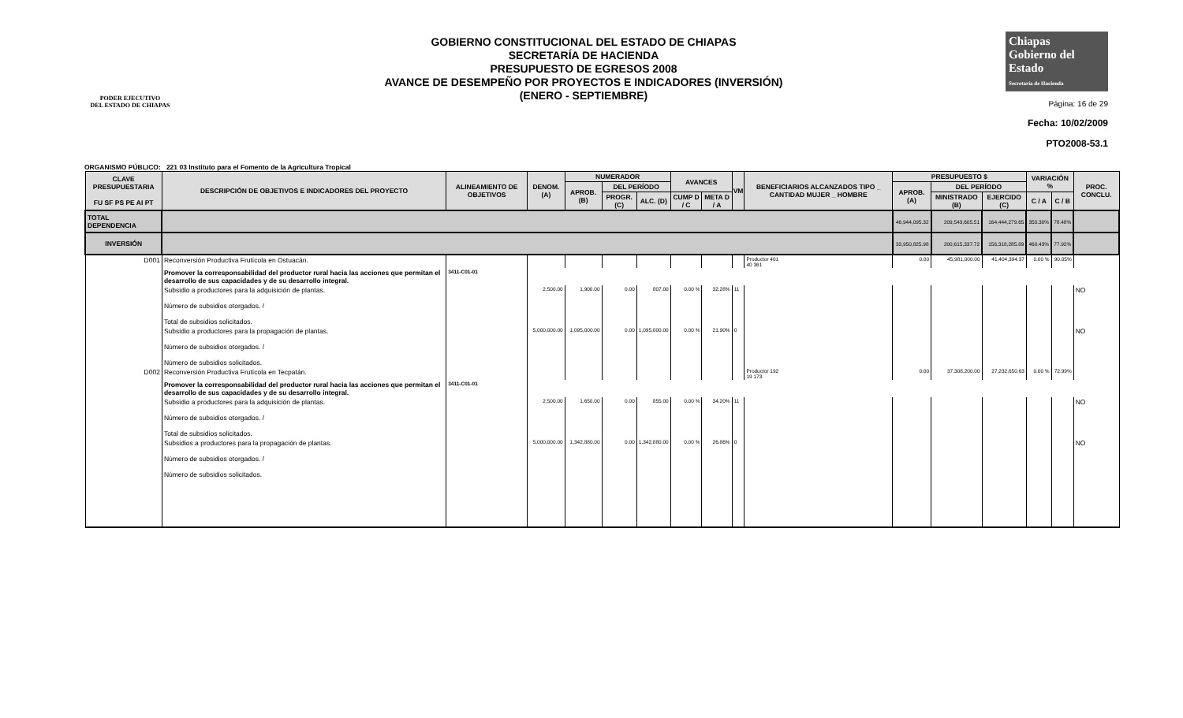PODER EJECUTIVO
DEL ESTADO DE CHIAPAS
GOBIERNO CONSTITUCIONAL DEL ESTADO DE CHIAPAS
SECRETARÍA DE HACIENDA
PRESUPUESTO DE EGRESOS 2008
AVANCE DE DESEMPEÑO POR PROYECTOS E INDICADORES (INVERSIÓN)
(ENERO - SEPTIEMBRE)
Chiapas
Gobierno del Estado
Secretaría de Hacienda
Página: 16 de 29
Fecha: 10/02/2009
PTO2008-53.1
ORGANISMO PÚBLICO: 221 03 Instituto para el Fomento de la Agricultura Tropical
| CLAVE PRESUPUESTARIA FU SF PS PE AI PT | DESCRIPCIÓN DE OBJETIVOS E INDICADORES DEL PROYECTO | ALINEAMIENTO DE OBJETIVOS | DENOM. (A) | NUMERADOR | | | AVANCES | | VM | BENEFICIARIOS ALCANZADOS TIPO _ CANTIDAD MUJER _ HOMBRE | PRESUPUESTO $ | | | VARIACIÓN % | | PROC. CONCLU. |
| --- | --- | --- | --- | --- | --- | --- | --- | --- | --- | --- | --- | --- | --- | --- | --- | --- |
| | | | | APROB. (B) | DEL PERÍODO | | | | | | APROB. (A) | DEL PERÍODO | | | | |
| | | | | | PROGR. (C) | ALC. (D) | CUMP D / C | META D / A | | | | MINISTRADO (B) | EJERCIDO (C) | C / A | C / B | |
| TOTAL DEPENDENCIA | | | | | | | | | | | 46,944,095.32 | 209,543,605.51 | 164,444,279.65 | 350.30% | 78.48% | |
| INVERSIÓN | | | | | | | | | | | 33,950,825.98 | 200,615,337.72 | 156,318,285.89 | 460.43% | 77.92% | |
| D001 | Reconversión Productiva Frutícola en Ostuacán. | | | | | | | | | Productor 401 40 361 | 0.00 | 45,981,000.00 | 41,404,394.37 | 0.00 % | 90.05% | |
| | Promover la corresponsabilidad del productor rural hacia las acciones que permitan el desarrollo de sus capacidades y de su desarrollo integral. | 3411-C01-01 | | | | | | | | | | | | | | |
| | Subsidio a productores para la adquisición de plantas. Número de subsidios otorgados. / Total de subsidios solicitados. | | 2,500.00 | 1,900.00 | 0.00 | 807.00 | 0.00 % | 32.28% | 11 | | | | | | | NO |
| | Subsidio a productores para la propagación de plantas. Número de subsidios otorgados. / Número de subsidios solicitados. | | 5,000,000.00 | 1,095,000.00 | 0.00 | 1,095,000.00 | 0.00 % | 21.90% | 0 | | | | | | | NO |
| D002 | Reconversión Productiva Frutícola en Tecpatán. | | | | | | | | | Productor 192 19 173 | 0.00 | 37,308,200.00 | 27,232,650.63 | 0.00 % | 72.99% | |
| | Promover la corresponsabilidad del productor rural hacia las acciones que permitan el desarrollo de sus capacidades y de su desarrollo integral. | 3411-C01-01 | | | | | | | | | | | | | | |
| | Subsidio a productores para la adquisición de plantas. Número de subsidios otorgados. / Total de subsidios solicitados. | | 2,500.00 | 1,650.00 | 0.00 | 855.00 | 0.00 % | 34.20% | 11 | | | | | | | NO |
| | Subsidios a productores para la propagación de plantas. Número de subsidios otorgados. / Número de subsidios solicitados. | | 5,000,000.00 | 1,342,880.00 | 0.00 | 1,342,880.00 | 0.00 % | 26.86% | 0 | | | | | | | NO |